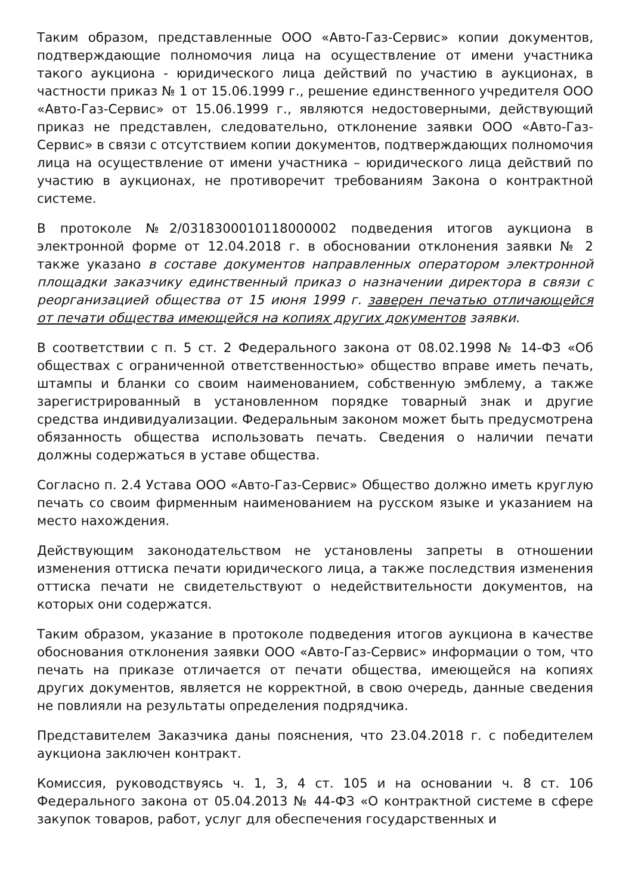Таким образом, представленные ООО «Авто-Газ-Сервис» копии документов, подтверждающие полномочия лица на осуществление от имени участника такого аукциона - юридического лица действий по участию в аукционах, в частности приказ № 1 от 15.06.1999 г., решение единственного учредителя ООО «Авто-Газ-Сервис» от 15.06.1999 г., являются недостоверными, действующий приказ не представлен, следовательно, отклонение заявки ООО «Авто-Газ-Сервис» в связи с отсутствием копии документов, подтверждающих полномочия лица на осуществление от имени участника – юридического лица действий по участию в аукционах, не противоречит требованиям Закона о контрактной системе.
В протоколе №2/0318300010118000002 подведения итогов аукциона в электронной форме от 12.04.2018 г. в обосновании отклонения заявки № 2 также указано в составе документов направленных оператором электронной площадки заказчику единственный приказ о назначении директора в связи с реорганизацией общества от 15 июня 1999 г. заверен печатью отличающейся от печати общества имеющейся на копиях других документов заявки.
В соответствии с п. 5 ст. 2 Федерального закона от 08.02.1998 № 14-ФЗ «Об обществах с ограниченной ответственностью» общество вправе иметь печать, штампы и бланки со своим наименованием, собственную эмблему, а также зарегистрированный в установленном порядке товарный знак и другие средства индивидуализации. Федеральным законом может быть предусмотрена обязанность общества использовать печать. Сведения о наличии печати должны содержаться в уставе общества.
Согласно п. 2.4 Устава ООО «Авто-Газ-Сервис» Общество должно иметь круглую печать со своим фирменным наименованием на русском языке и указанием на место нахождения.
Действующим законодательством не установлены запреты в отношении изменения оттиска печати юридического лица, а также последствия изменения оттиска печати не свидетельствуют о недействительности документов, на которых они содержатся.
Таким образом, указание в протоколе подведения итогов аукциона в качестве обоснования отклонения заявки ООО «Авто-Газ-Сервис» информации о том, что печать на приказе отличается от печати общества, имеющейся на копиях других документов, является не корректной, в свою очередь, данные сведения не повлияли на результаты определения подрядчика.
Представителем Заказчика даны пояснения, что 23.04.2018 г. с победителем аукциона заключен контракт.
Комиссия, руководствуясь ч. 1, 3, 4 ст. 105 и на основании ч. 8 ст. 106 Федерального закона от 05.04.2013 № 44-ФЗ «О контрактной системе в сфере закупок товаров, работ, услуг для обеспечения государственных и